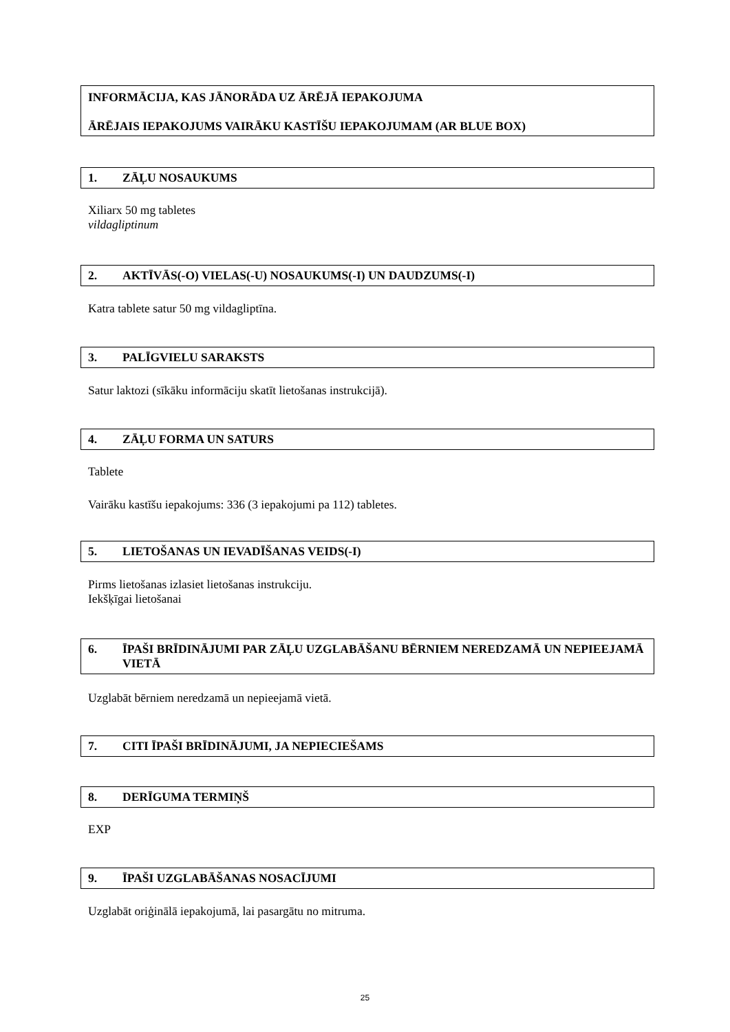INFORMĀCIJA, KAS JĀNORĀDA UZ ĀRĒJĀ IEPAKOJUMA
ĀRĒJAIS IEPAKOJUMS VAIRĀKU KASTĪŠU IEPAKOJUMAM (AR BLUE BOX)
1. ZĀĻU NOSAUKUMS
Xiliarx 50 mg tabletes
vildagliptinum
2. AKTĪVĀS(-O) VIELAS(-U) NOSAUKUMS(-I) UN DAUDZUMS(-I)
Katra tablete satur 50 mg vildagliptīna.
3. PALĪGVIELU SARAKSTS
Satur laktozi (sīkāku informāciju skatīt lietošanas instrukcijā).
4. ZĀĻU FORMA UN SATURS
Tablete
Vairāku kastīšu iepakojums: 336 (3 iepakojumi pa 112) tabletes.
5. LIETOŠANAS UN IEVADĪŠANAS VEIDS(-I)
Pirms lietošanas izlasiet lietošanas instrukciju.
Iekšķīgai lietošanai
6. ĪPAŠI BRĪDINĀJUMI PAR ZĀĻU UZGLABĀŠANU BĒRNIEM NEREDZAMĀ UN NEPIEEJAMĀ VIETĀ
Uzglabāt bērniem neredzamā un nepieejamā vietā.
7. CITI ĪPAŠI BRĪDINĀJUMI, JA NEPIECIEŠAMS
8. DERĪGUMA TERMIŅŠ
EXP
9. ĪPAŠI UZGLABĀŠANAS NOSACĪJUMI
Uzglabāt oriģinālā iepakojumā, lai pasargātu no mitruma.
25